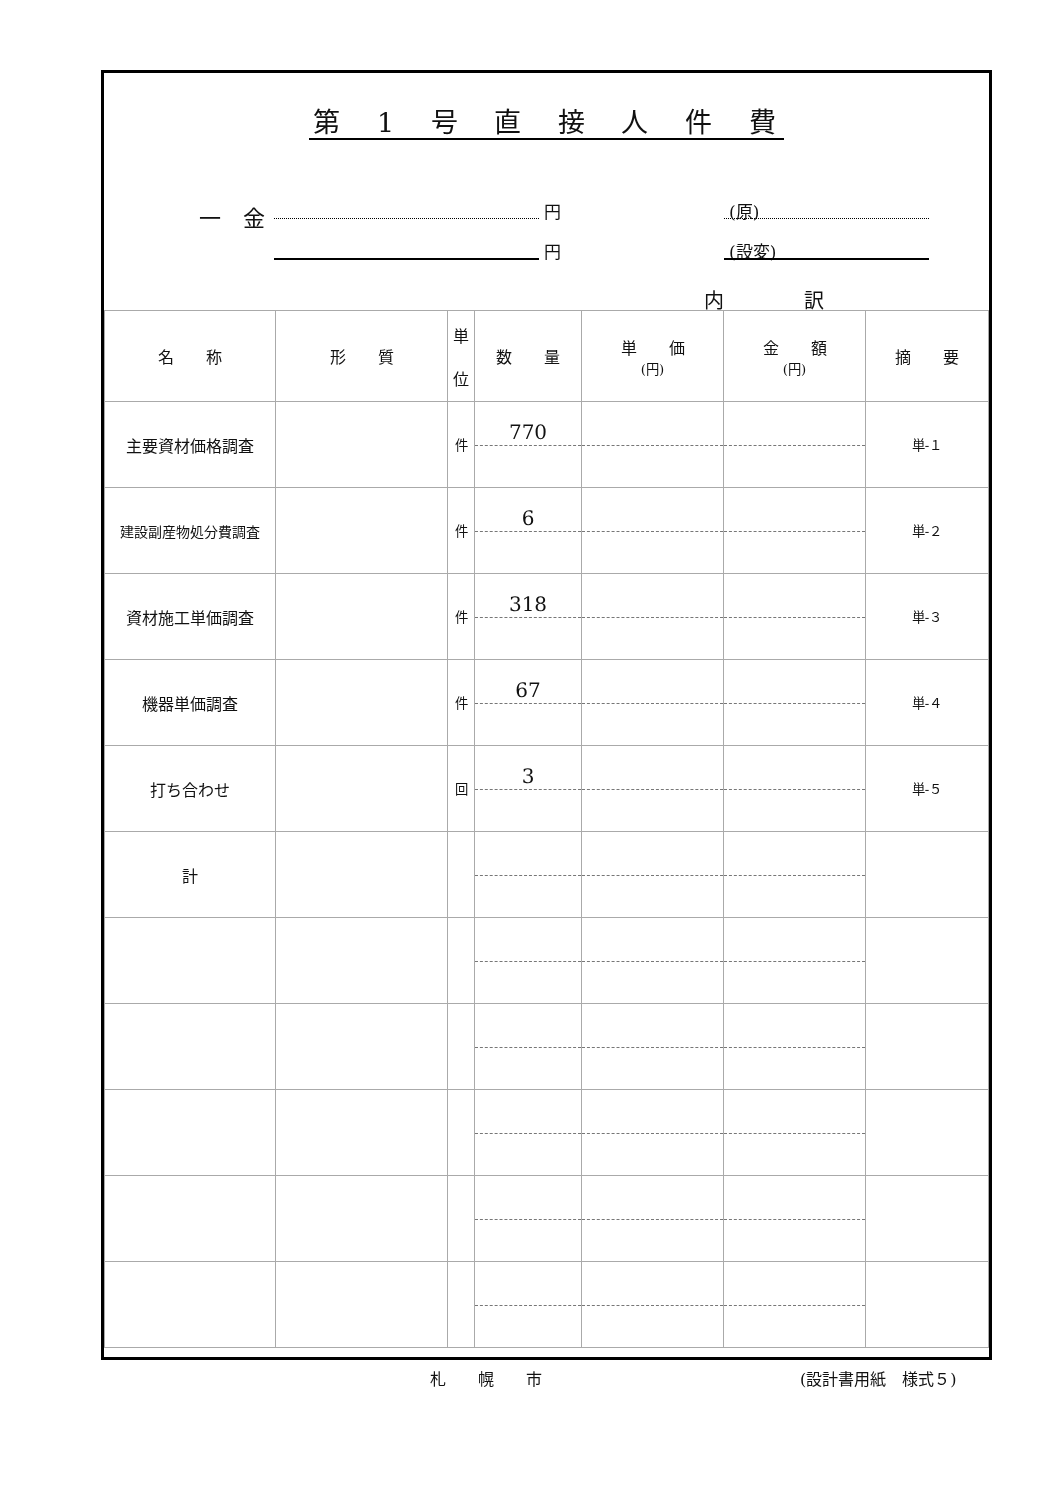第 1 号 直 接 人 件 費
一　金 円 (原)
円 (設変)
内　　　　訳
| 名 称 | 形 質 | 単 位 | 数 量 | 単 価 (円) | 金 額 (円) | 摘 要 |
| --- | --- | --- | --- | --- | --- | --- |
| 主要資材価格調査 | | 件 | 770 | | | 単-１ |
| 建設副産物処分費調査 | | 件 | 6 | | | 単-２ |
| 資材施工単価調査 | | 件 | 318 | | | 単-３ |
| 機器単価調査 | | 件 | 67 | | | 単-４ |
| 打ち合わせ | | 回 | 3 | | | 単-５ |
| 計 | | | | | | |
札　　幌　　市 (設計書用紙　様式５)